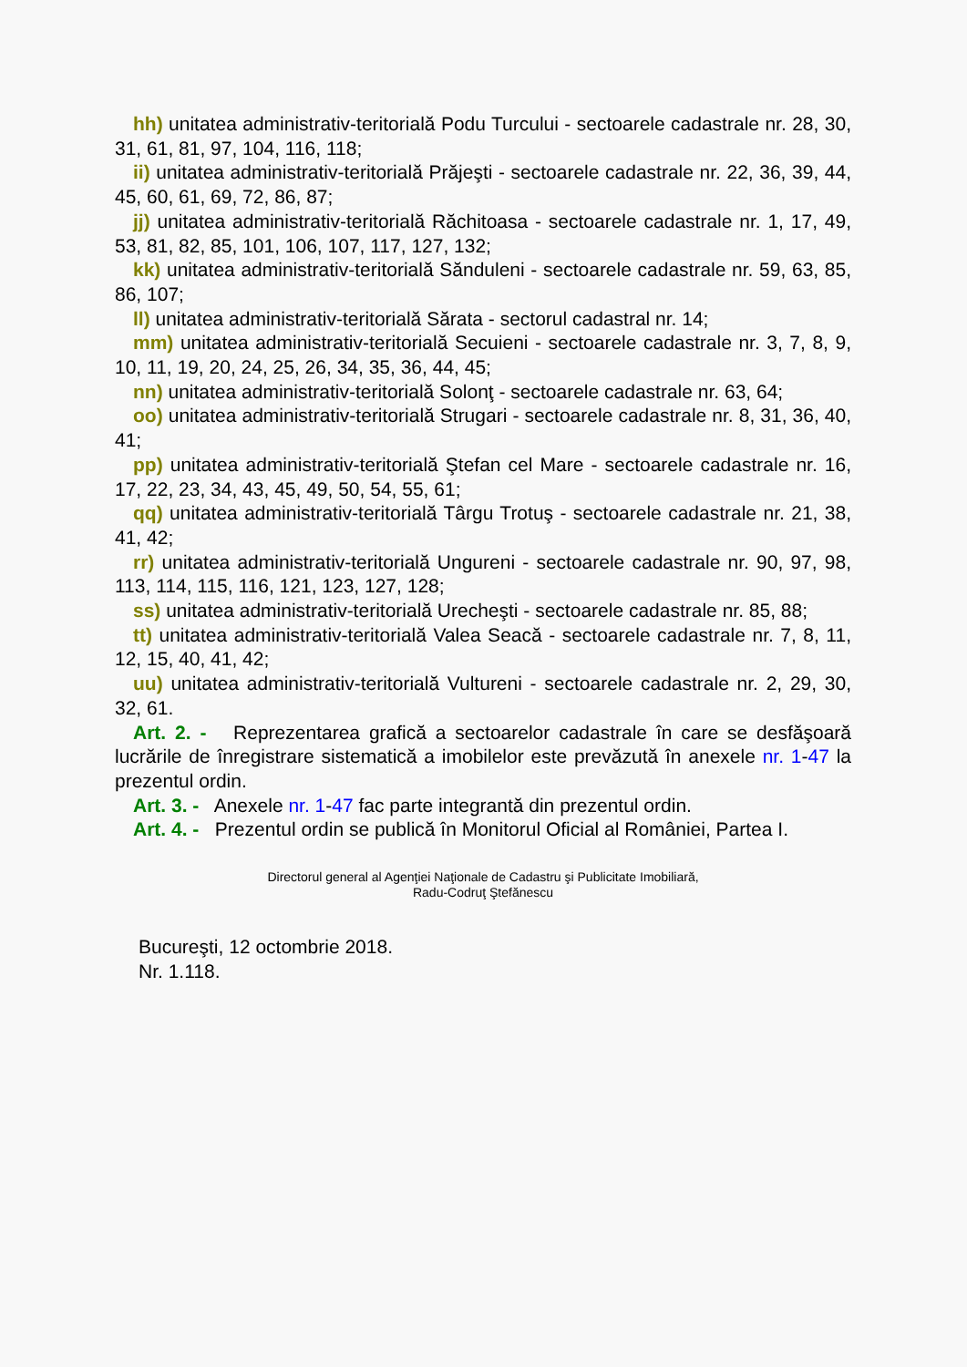hh) unitatea administrativ-teritorială Podu Turcului - sectoarele cadastrale nr. 28, 30, 31, 61, 81, 97, 104, 116, 118;
ii) unitatea administrativ-teritorială Prăjeşti - sectoarele cadastrale nr. 22, 36, 39, 44, 45, 60, 61, 69, 72, 86, 87;
jj) unitatea administrativ-teritorială Răchitoasa - sectoarele cadastrale nr. 1, 17, 49, 53, 81, 82, 85, 101, 106, 107, 117, 127, 132;
kk) unitatea administrativ-teritorială Sănduleni - sectoarele cadastrale nr. 59, 63, 85, 86, 107;
ll) unitatea administrativ-teritorială Sărata - sectorul cadastral nr. 14;
mm) unitatea administrativ-teritorială Secuieni - sectoarele cadastrale nr. 3, 7, 8, 9, 10, 11, 19, 20, 24, 25, 26, 34, 35, 36, 44, 45;
nn) unitatea administrativ-teritorială Solonţ - sectoarele cadastrale nr. 63, 64;
oo) unitatea administrativ-teritorială Strugari - sectoarele cadastrale nr. 8, 31, 36, 40, 41;
pp) unitatea administrativ-teritorială Ştefan cel Mare - sectoarele cadastrale nr. 16, 17, 22, 23, 34, 43, 45, 49, 50, 54, 55, 61;
qq) unitatea administrativ-teritorială Târgu Trotuş - sectoarele cadastrale nr. 21, 38, 41, 42;
rr) unitatea administrativ-teritorială Ungureni - sectoarele cadastrale nr. 90, 97, 98, 113, 114, 115, 116, 121, 123, 127, 128;
ss) unitatea administrativ-teritorială Urecheşti - sectoarele cadastrale nr. 85, 88;
tt) unitatea administrativ-teritorială Valea Seacă - sectoarele cadastrale nr. 7, 8, 11, 12, 15, 40, 41, 42;
uu) unitatea administrativ-teritorială Vultureni - sectoarele cadastrale nr. 2, 29, 30, 32, 61.
Art. 2. - Reprezentarea grafică a sectoarelor cadastrale în care se desfăşoară lucrările de înregistrare sistematică a imobilelor este prevăzută în anexele nr. 1-47 la prezentul ordin.
Art. 3. - Anexele nr. 1-47 fac parte integrantă din prezentul ordin.
Art. 4. - Prezentul ordin se publică în Monitorul Oficial al României, Partea I.
Directorul general al Agenţiei Naţionale de Cadastru şi Publicitate Imobiliară,
Radu-Codruţ Ştefănescu
Bucureşti, 12 octombrie 2018.
Nr. 1.118.